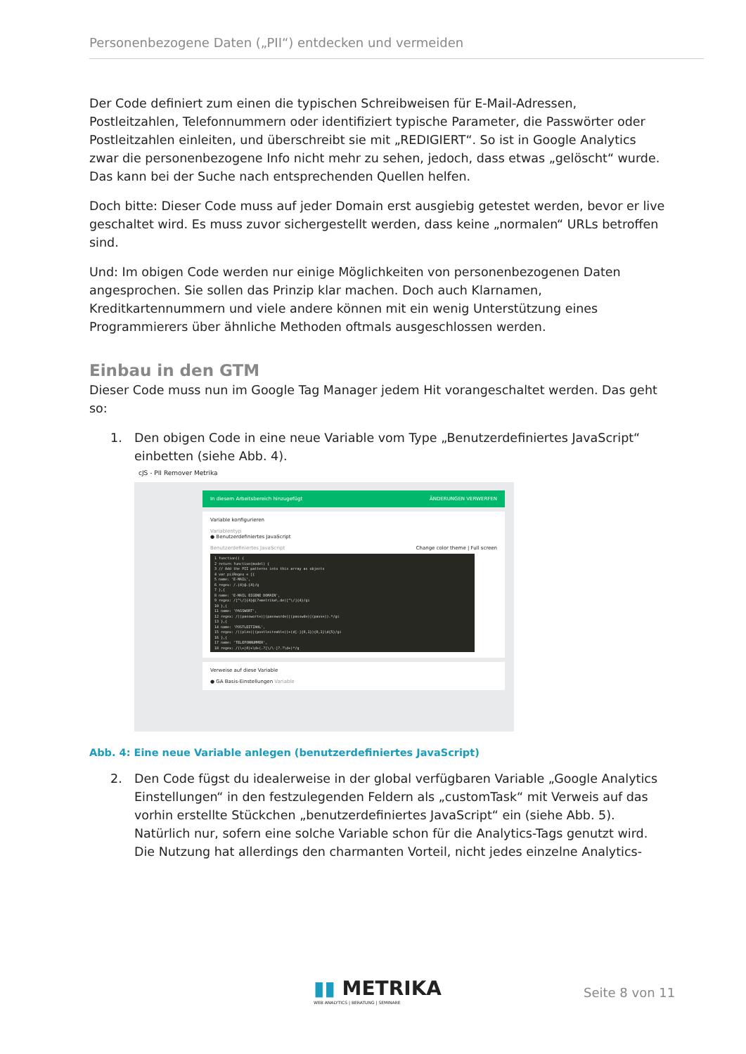Personenbezogene Daten („PII“) entdecken und vermeiden
Der Code definiert zum einen die typischen Schreibweisen für E-Mail-Adressen, Postleitzahlen, Telefonnummern oder identifiziert typische Parameter, die Passwörter oder Postleitzahlen einleiten, und überschreibt sie mit „REDIGIERT“. So ist in Google Analytics zwar die personenbezogene Info nicht mehr zu sehen, jedoch, dass etwas „gelöscht“ wurde. Das kann bei der Suche nach entsprechenden Quellen helfen.
Doch bitte: Dieser Code muss auf jeder Domain erst ausgiebig getestet werden, bevor er live geschaltet wird. Es muss zuvor sichergestellt werden, dass keine „normalen“ URLs betroffen sind.
Und: Im obigen Code werden nur einige Möglichkeiten von personenbezogenen Daten angesprochen. Sie sollen das Prinzip klar machen. Doch auch Klarnamen, Kreditkartennummern und viele andere können mit ein wenig Unterstützung eines Programmierers über ähnliche Methoden oftmals ausgeschlossen werden.
Einbau in den GTM
Dieser Code muss nun im Google Tag Manager jedem Hit vorangeschaltet werden. Das geht so:
1. Den obigen Code in eine neue Variable vom Type „Benutzerdefiniertes JavaScript“ einbetten (siehe Abb. 4).
cJS - PII Remover Metrika
In diesem Arbeitsbereich hinzugefügt ÄNDERUNGEN VERWERFEN
Variable konfigurieren
Variablentyp
● Benutzerdefiniertes JavaScript
Benutzerdefiniertes JavaScript Change color theme | Full screen
1 function() {
2 return function(model) {
3 // Add the PII patterns into this array as objects
4 var piiRegex = [{
5 name: 'E-MAIL',
6 regex: /.{4}@.{4}/g
7 },{
8 name: 'E-MAIL EIGENE DOMAIN',
9 regex: /[^\/]{4}@(?=metrika\.de)[^\/]{4}/gi
10 },{
11 name: 'PASSWORT',
12 regex: /((passwort=)|(password=)|(passwd=)|(pass=)).*/gi
13 },{
14 name: 'POSTLEITZAHL',
15 regex: /((plz=)|(postleitzahl=))+(d[-]{0,1}){0,1}\d{5}/gi
16 },{
17 name: 'TELEFONNUMMER',
18 regex: /(\+|0)+\d+(.?[\/\-]?.?\d+)*/g
Verweise auf diese Variable
● GA Basis-Einstellungen Variable
Abb. 4: Eine neue Variable anlegen (benutzerdefiniertes JavaScript)
2. Den Code fügst du idealerweise in der global verfügbaren Variable „Google Analytics Einstellungen“ in den festzulegenden Feldern als „customTask“ mit Verweis auf das vorhin erstellte Stückchen „benutzerdefiniertes JavaScript“ ein (siehe Abb. 5). Natürlich nur, sofern eine solche Variable schon für die Analytics-Tags genutzt wird. Die Nutzung hat allerdings den charmanten Vorteil, nicht jedes einzelne Analytics-
▮▮ METRIKA
WEB ANALYTICS | BERATUNG | SEMINARE
Seite 8 von 11